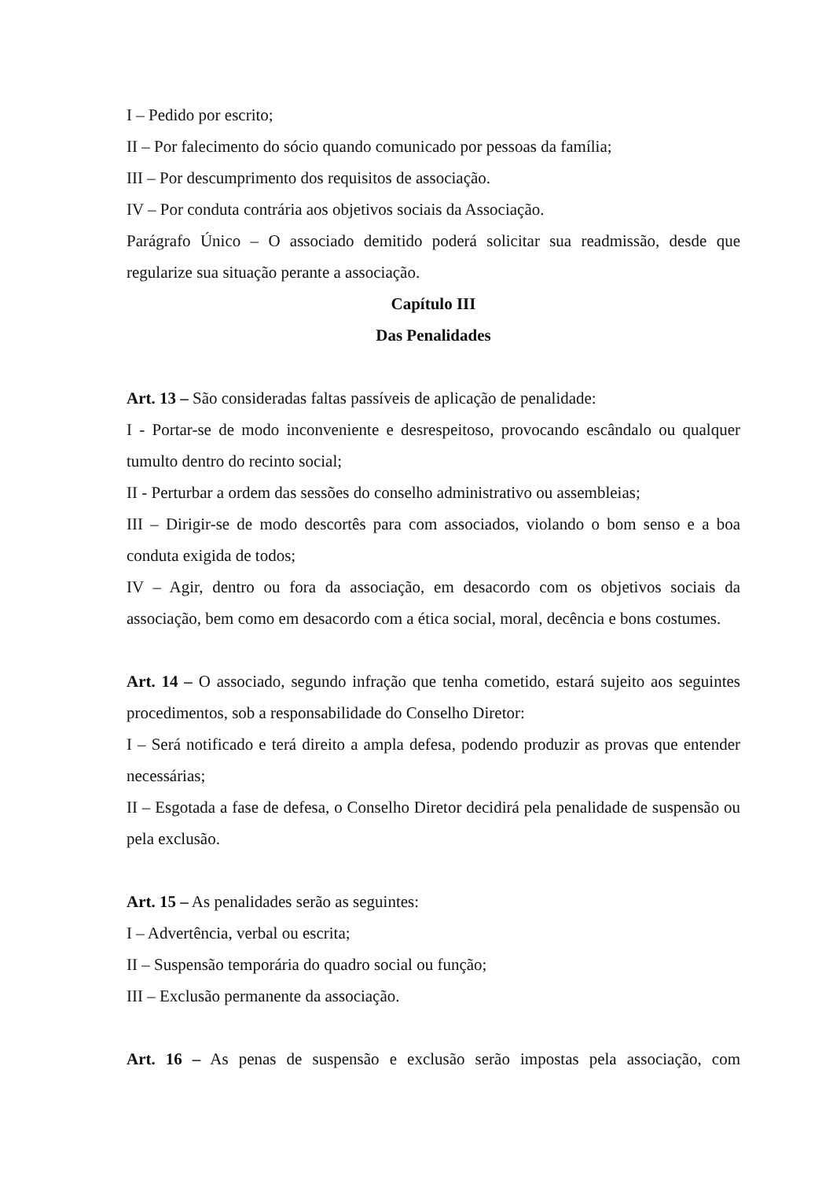I – Pedido por escrito;
II – Por falecimento do sócio quando comunicado por pessoas da família;
III – Por descumprimento dos requisitos de associação.
IV – Por conduta contrária aos objetivos sociais da Associação.
Parágrafo Único – O associado demitido poderá solicitar sua readmissão, desde que regularize sua situação perante a associação.
Capítulo III
Das Penalidades
Art. 13 – São consideradas faltas passíveis de aplicação de penalidade:
I - Portar-se de modo inconveniente e desrespeitoso, provocando escândalo ou qualquer tumulto dentro do recinto social;
II - Perturbar a ordem das sessões do conselho administrativo ou assembleias;
III – Dirigir-se de modo descortês para com associados, violando o bom senso e a boa conduta exigida de todos;
IV – Agir, dentro ou fora da associação, em desacordo com os objetivos sociais da associação, bem como em desacordo com a ética social, moral, decência e bons costumes.
Art. 14 – O associado, segundo infração que tenha cometido, estará sujeito aos seguintes procedimentos, sob a responsabilidade do Conselho Diretor:
I – Será notificado e terá direito a ampla defesa, podendo produzir as provas que entender necessárias;
II – Esgotada a fase de defesa, o Conselho Diretor decidirá pela penalidade de suspensão ou pela exclusão.
Art. 15 – As penalidades serão as seguintes:
I – Advertência, verbal ou escrita;
II – Suspensão temporária do quadro social ou função;
III – Exclusão permanente da associação.
Art. 16 – As penas de suspensão e exclusão serão impostas pela associação, com